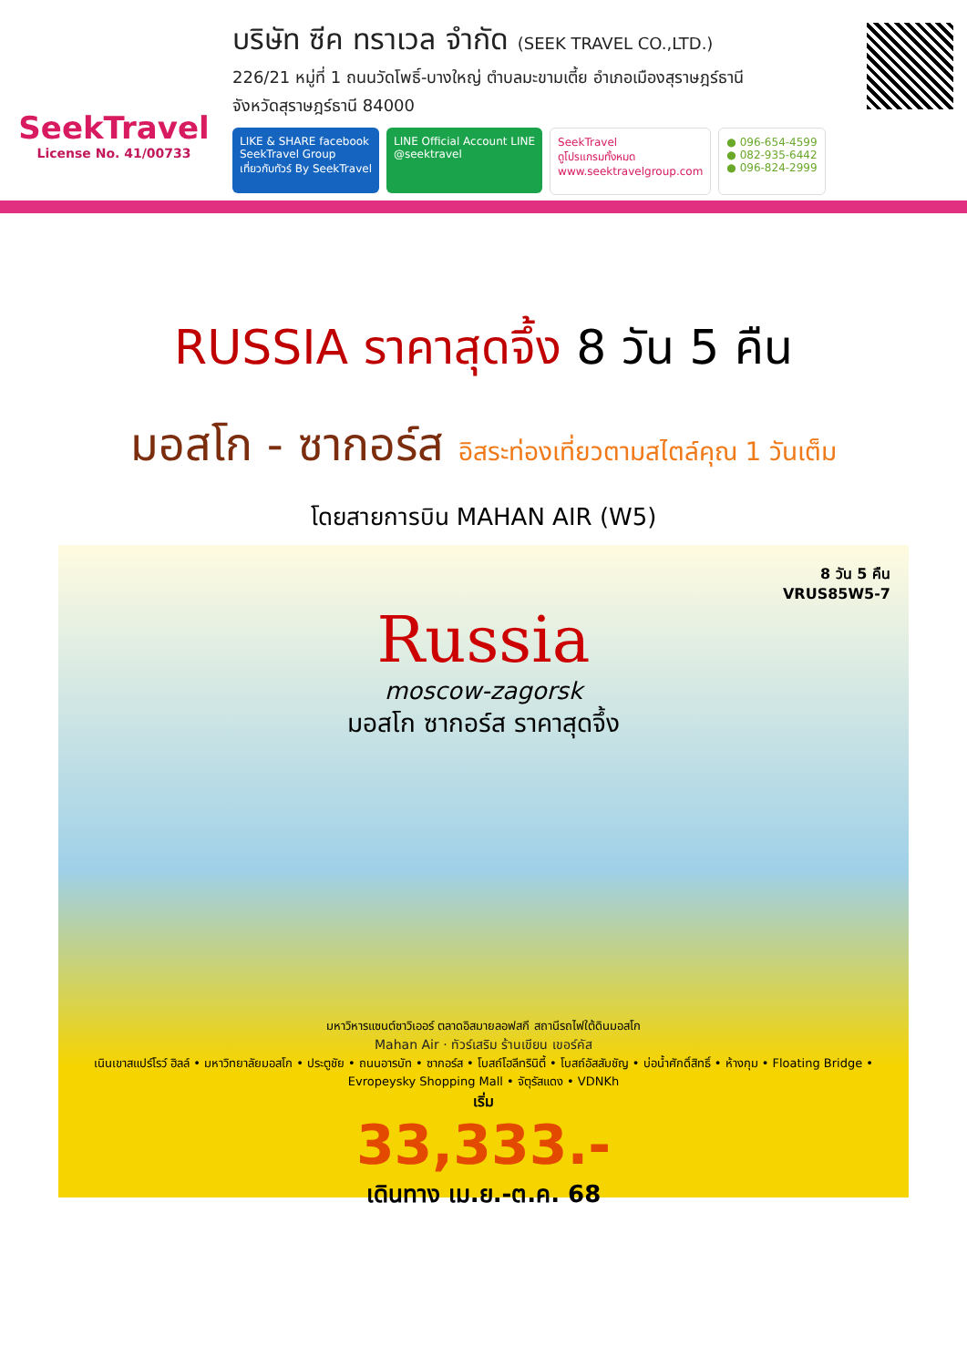SeekTravel
License No. 41/00733
บริษัท ซีค ทราเวล จำกัด (SEEK TRAVEL CO.,LTD.)
226/21 หมู่ที่ 1 ถนนวัดโพธิ์-บางใหญ่ ตำบลมะขามเตี้ย อำเภอเมืองสุราษฎร์ธานี
จังหวัดสุราษฎร์ธานี 84000
LIKE & SHARE facebook
SeekTravel Group
เที่ยวกับทัวร์ By SeekTravel
LINE Official Account LINE
@seektravel
SeekTravel
ดูโปรแกรมทั้งหมด
www.seektravelgroup.com
● 096-654-4599
● 082-935-6442
● 096-824-2999
RUSSIA ราคาสุดจึ้ง 8 วัน 5 คืน
มอสโก - ซากอร์ส อิสระท่องเที่ยวตามสไตล์คุณ 1 วันเต็ม
โดยสายการบิน MAHAN AIR (W5)
8 วัน 5 คืน
VRUS85W5-7
Russia
moscow-zagorsk
มอสโก ซากอร์ส ราคาสุดจึ้ง
มหาวิหารแซนต์ซาวิเออร์ ตลาดอิสมายลอฟสกี สถานีรถไฟใต้ดินมอสโก
Mahan Air · ทัวร์เสริม ร้านเขียน เขอร์คัส
เนินเขาสแปร์โรว์ ฮิลล์ • มหาวิทยาลัยมอสโก • ประตูชัย • ถนนอารบัท • ซากอร์ส • โบสถ์โฮลีทรินิตี้ • โบสถ์อัสสัมชัญ • บ่อน้ำศักดิ์สิทธิ์ • ห้างกุม • Floating Bridge • Evropeysky Shopping Mall • จัตุรัสแดง • VDNKh
เริ่ม
33,333.-
เดินทาง เม.ย.-ต.ค. 68